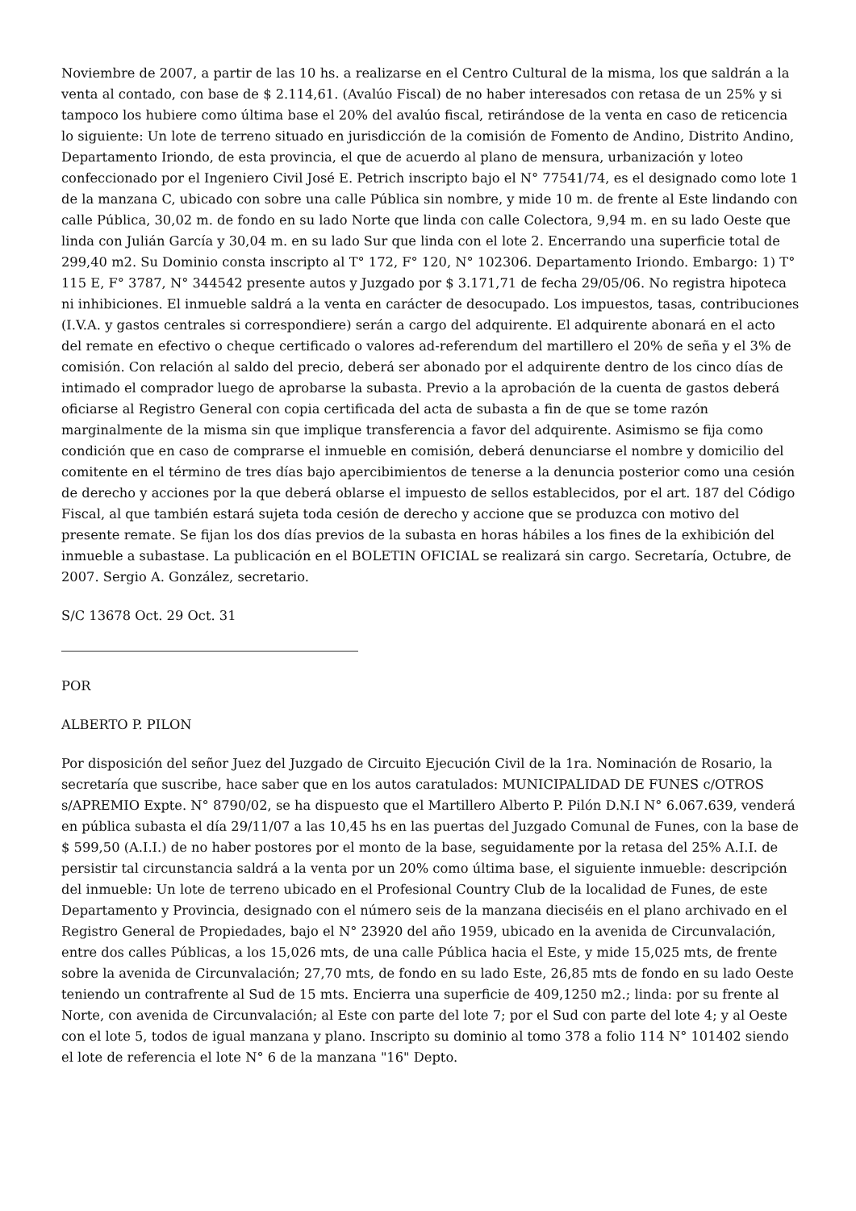Noviembre de 2007, a partir de las 10 hs. a realizarse en el Centro Cultural de la misma, los que saldrán a la venta al contado, con base de $ 2.114,61. (Avalúo Fiscal) de no haber interesados con retasa de un 25% y si tampoco los hubiere como última base el 20% del avalúo fiscal, retirándose de la venta en caso de reticencia lo siguiente: Un lote de terreno situado en jurisdicción de la comisión de Fomento de Andino, Distrito Andino, Departamento Iriondo, de esta provincia, el que de acuerdo al plano de mensura, urbanización y loteo confeccionado por el Ingeniero Civil José E. Petrich inscripto bajo el N° 77541/74, es el designado como lote 1 de la manzana C, ubicado con sobre una calle Pública sin nombre, y mide 10 m. de frente al Este lindando con calle Pública, 30,02 m. de fondo en su lado Norte que linda con calle Colectora, 9,94 m. en su lado Oeste que linda con Julián García y 30,04 m. en su lado Sur que linda con el lote 2. Encerrando una superficie total de 299,40 m2. Su Dominio consta inscripto al T° 172, F° 120, N° 102306. Departamento Iriondo. Embargo: 1) T° 115 E, F° 3787, N° 344542 presente autos y Juzgado por $ 3.171,71 de fecha 29/05/06. No registra hipoteca ni inhibiciones. El inmueble saldrá a la venta en carácter de desocupado. Los impuestos, tasas, contribuciones (I.V.A. y gastos centrales si correspondiere) serán a cargo del adquirente. El adquirente abonará en el acto del remate en efectivo o cheque certificado o valores ad-referendum del martillero el 20% de seña y el 3% de comisión. Con relación al saldo del precio, deberá ser abonado por el adquirente dentro de los cinco días de intimado el comprador luego de aprobarse la subasta. Previo a la aprobación de la cuenta de gastos deberá oficiarse al Registro General con copia certificada del acta de subasta a fin de que se tome razón marginalmente de la misma sin que implique transferencia a favor del adquirente. Asimismo se fija como condición que en caso de comprarse el inmueble en comisión, deberá denunciarse el nombre y domicilio del comitente en el término de tres días bajo apercibimientos de tenerse a la denuncia posterior como una cesión de derecho y acciones por la que deberá oblarse el impuesto de sellos establecidos, por el art. 187 del Código Fiscal, al que también estará sujeta toda cesión de derecho y accione que se produzca con motivo del presente remate. Se fijan los dos días previos de la subasta en horas hábiles a los fines de la exhibición del inmueble a subastase. La publicación en el BOLETIN OFICIAL se realizará sin cargo. Secretaría, Octubre, de 2007. Sergio A. González, secretario.
S/C 13678 Oct. 29 Oct. 31
POR
ALBERTO P. PILON
Por disposición del señor Juez del Juzgado de Circuito Ejecución Civil de la 1ra. Nominación de Rosario, la secretaría que suscribe, hace saber que en los autos caratulados: MUNICIPALIDAD DE FUNES c/OTROS s/APREMIO Expte. N° 8790/02, se ha dispuesto que el Martillero Alberto P. Pilón D.N.I N° 6.067.639, venderá en pública subasta el día 29/11/07 a las 10,45 hs en las puertas del Juzgado Comunal de Funes, con la base de $ 599,50 (A.I.I.) de no haber postores por el monto de la base, seguidamente por la retasa del 25% A.I.I. de persistir tal circunstancia saldrá a la venta por un 20% como última base, el siguiente inmueble: descripción del inmueble: Un lote de terreno ubicado en el Profesional Country Club de la localidad de Funes, de este Departamento y Provincia, designado con el número seis de la manzana dieciséis en el plano archivado en el Registro General de Propiedades, bajo el N° 23920 del año 1959, ubicado en la avenida de Circunvalación, entre dos calles Públicas, a los 15,026 mts, de una calle Pública hacia el Este, y mide 15,025 mts, de frente sobre la avenida de Circunvalación; 27,70 mts, de fondo en su lado Este, 26,85 mts de fondo en su lado Oeste teniendo un contrafrente al Sud de 15 mts. Encierra una superficie de 409,1250 m2.; linda: por su frente al Norte, con avenida de Circunvalación; al Este con parte del lote 7; por el Sud con parte del lote 4; y al Oeste con el lote 5, todos de igual manzana y plano. Inscripto su dominio al tomo 378 a folio 114 N° 101402 siendo el lote de referencia el lote N° 6 de la manzana "16" Depto.